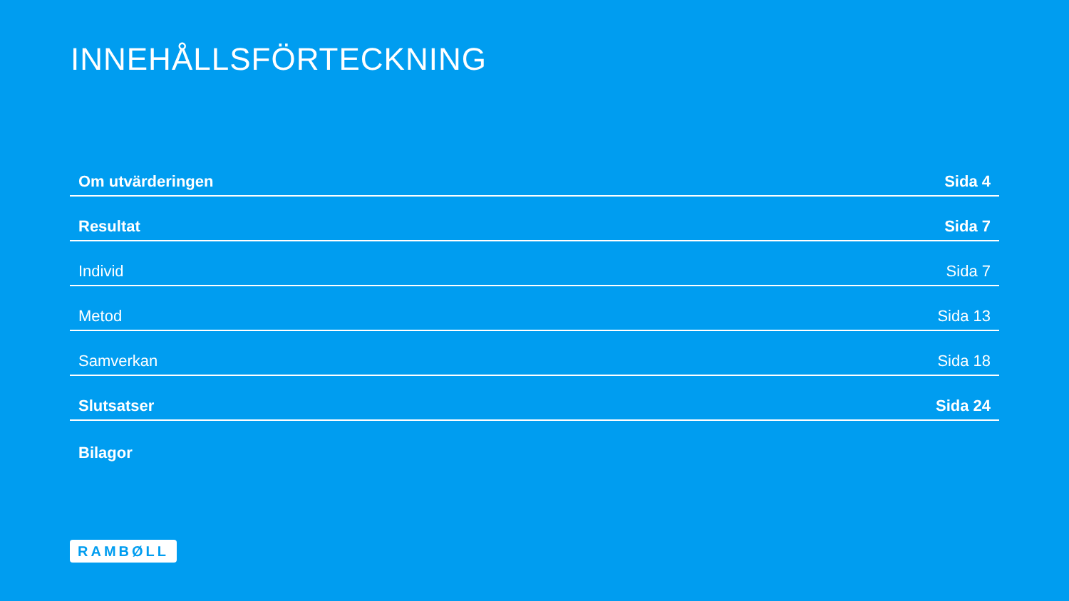INNEHÅLLSFÖRTECKNING
Om utvärderingen Sida 4
Resultat Sida 7
Individ Sida 7
Metod Sida 13
Samverkan Sida 18
Slutsatser Sida 24
Bilagor
RAMBØLL